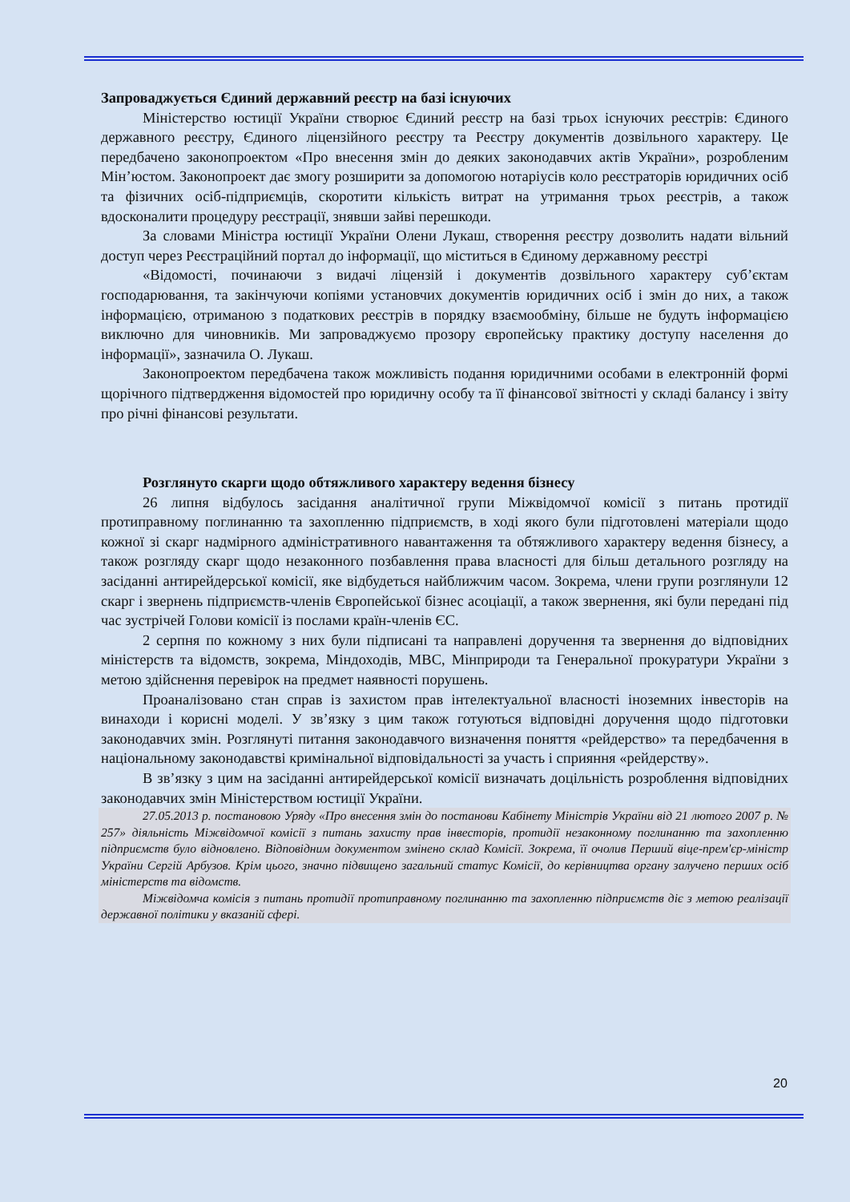Запроваджується Єдиний державний реєстр на базі існуючих
Міністерство юстиції України створює Єдиний реєстр на базі трьох існуючих реєстрів: Єдиного державного реєстру, Єдиного ліцензійного реєстру та Реєстру документів дозвільного характеру. Це передбачено законопроектом «Про внесення змін до деяких законодавчих актів України», розробленим Мін’юстом. Законопроект дає змогу розширити за допомогою нотаріусів коло реєстраторів юридичних осіб та фізичних осіб-підприємців, скоротити кількість витрат на утримання трьох реєстрів, а також вдосконалити процедуру реєстрації, знявши зайві перешкоди.
За словами Міністра юстиції України Олени Лукаш, створення реєстру дозволить надати вільний доступ через Реєстраційний портал до інформації, що міститься в Єдиному державному реєстрі
«Відомості, починаючи з видачі ліцензій і документів дозвільного характеру суб’єктам господарювання, та закінчуючи копіями установчих документів юридичних осіб і змін до них, а також інформацією, отриманою з податкових реєстрів в порядку взаємообміну, більше не будуть інформацією виключно для чиновників. Ми запроваджуємо прозору європейську практику доступу населення до інформації», зазначила О. Лукаш.
Законопроектом передбачена також можливість подання юридичними особами в електронній формі щорічного підтвердження відомостей про юридичну особу та її фінансової звітності у складі балансу і звіту про річні фінансові результати.
Розглянуто скарги щодо обтяжливого характеру ведення бізнесу
26 липня відбулось засідання аналітичної групи Міжвідомчої комісії з питань протидії протиправному поглинанню та захопленню підприємств, в ході якого були підготовлені матеріали щодо кожної зі скарг надмірного адміністративного навантаження та обтяжливого характеру ведення бізнесу, а також розгляду скарг щодо незаконного позбавлення права власності для більш детального розгляду на засіданні антирейдерської комісії, яке відбудеться найближчим часом. Зокрема, члени групи розглянули 12 скарг і звернень підприємств-членів Європейської бізнес асоціації, а також звернення, які були передані під час зустрічей Голови комісії із послами країн-членів ЄС.
2 серпня по кожному з них були підписані та направлені доручення та звернення до відповідних міністерств та відомств, зокрема, Міндоходів, МВС, Мінприроди та Генеральної прокуратури України з метою здійснення перевірок на предмет наявності порушень.
Проаналізовано стан справ із захистом прав інтелектуальної власності іноземних інвесторів на винаходи і корисні моделі. У зв’язку з цим також готуються відповідні доручення щодо підготовки законодавчих змін. Розглянуті питання законодавчого визначення поняття «рейдерство» та передбачення в національному законодавстві кримінальної відповідальності за участь і сприяння «рейдерству».
В зв’язку з цим на засіданні антирейдерської комісії визначать доцільність розроблення відповідних законодавчих змін Міністерством юстиції України.
27.05.2013 р. постановою Уряду «Про внесення змін до постанови Кабінету Міністрів України від 21 лютого 2007 р. № 257» діяльність Міжвідомчої комісії з питань захисту прав інвесторів, протидії незаконному поглинанню та захопленню підприємств було відновлено. Відповідним документом змінено склад Комісії. Зокрема, її очолив Перший віце-прем'єр-міністр України Сергій Арбузов. Крім цього, значно підвищено загальний статус Комісії, до керівництва органу залучено перших осіб міністерств та відомств.
Міжвідомча комісія з питань протидії протиправному поглинанню та захопленню підприємств діє з метою реалізації державної політики у вказаній сфері.
20